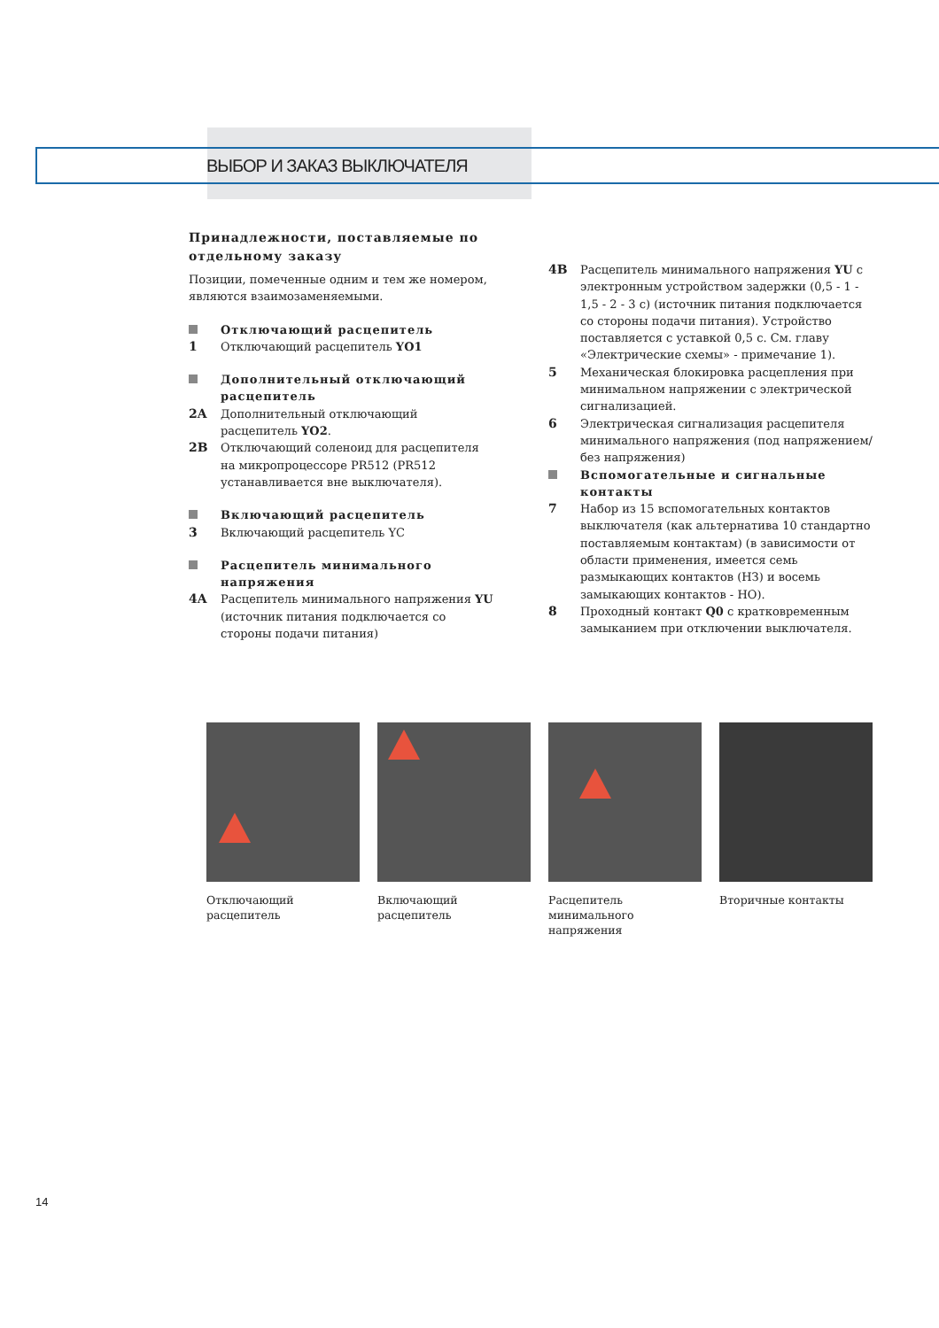ВЫБОР И ЗАКАЗ ВЫКЛЮЧАТЕЛЯ
Принадлежности, поставляемые по отдельному заказу
Позиции, помеченные одним и тем же номером, являются взаимозаменяемыми.
Отключающий расцепитель
1 Отключающий расцепитель YO1
Дополнительный отключающий расцепитель
2A Дополнительный отключающий расцепитель YO2.
2B Отключающий соленоид для расцепителя на микропроцессоре PR512 (PR512 устанавливается вне выключателя).
Включающий расцепитель
3 Включающий расцепитель YC
Расцепитель минимального напряжения
4A Расцепитель минимального напряжения YU (источник питания подключается со стороны подачи питания)
4B Расцепитель минимального напряжения YU с электронным устройством задержки (0,5 - 1 - 1,5 - 2 - 3 с) (источник питания подключается со стороны подачи питания). Устройство поставляется с уставкой 0,5 с. См. главу «Электрические схемы» - примечание 1).
5 Механическая блокировка расцепления при минимальном напряжении с электрической сигнализацией.
6 Электрическая сигнализация расцепителя минимального напряжения (под напряжением/без напряжения)
Вспомогательные и сигнальные контакты
7 Набор из 15 вспомогательных контактов выключателя (как альтернатива 10 стандартно поставляемым контактам) (в зависимости от области применения, имеется семь размыкающих контактов (НЗ) и восемь замыкающих контактов - НО).
8 Проходный контакт Q0 с кратковременным замыканием при отключении выключателя.
Отключающий расцепитель
Включающий расцепитель Расцепитель минимального напряжения
Вторичные контакты
14